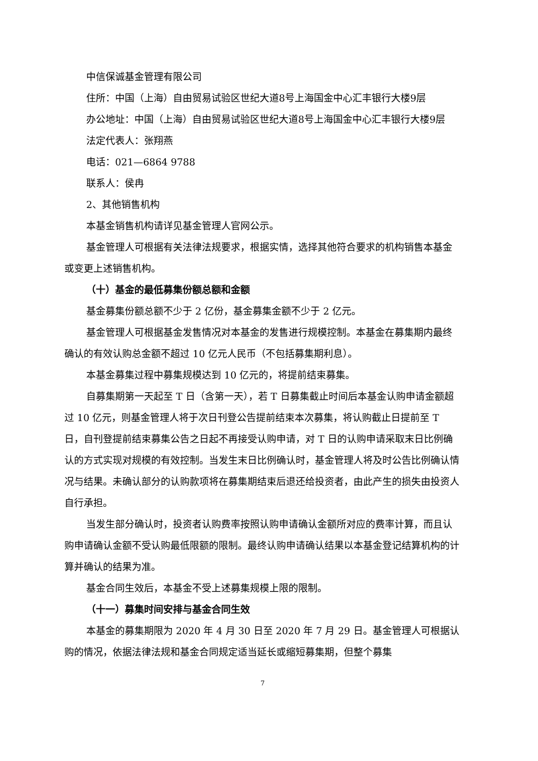中信保诚基金管理有限公司
住所：中国（上海）自由贸易试验区世纪大道8号上海国金中心汇丰银行大楼9层
办公地址：中国（上海）自由贸易试验区世纪大道8号上海国金中心汇丰银行大楼9层
法定代表人：张翔燕
电话：021—6864 9788
联系人：侯冉
2、其他销售机构
本基金销售机构请详见基金管理人官网公示。
基金管理人可根据有关法律法规要求，根据实情，选择其他符合要求的机构销售本基金或变更上述销售机构。
（十）基金的最低募集份额总额和金额
基金募集份额总额不少于 2 亿份，基金募集金额不少于 2 亿元。
基金管理人可根据基金发售情况对本基金的发售进行规模控制。本基金在募集期内最终确认的有效认购总金额不超过 10 亿元人民币（不包括募集期利息）。
本基金募集过程中募集规模达到 10 亿元的，将提前结束募集。
自募集期第一天起至 T 日（含第一天），若 T 日募集截止时间后本基金认购申请金额超过 10 亿元，则基金管理人将于次日刊登公告提前结束本次募集，将认购截止日提前至 T 日，自刊登提前结束募集公告之日起不再接受认购申请，对 T 日的认购申请采取末日比例确认的方式实现对规模的有效控制。当发生末日比例确认时，基金管理人将及时公告比例确认情况与结果。未确认部分的认购款项将在募集期结束后退还给投资者，由此产生的损失由投资人自行承担。
当发生部分确认时，投资者认购费率按照认购申请确认金额所对应的费率计算，而且认购申请确认金额不受认购最低限额的限制。最终认购申请确认结果以本基金登记结算机构的计算并确认的结果为准。
基金合同生效后，本基金不受上述募集规模上限的限制。
（十一）募集时间安排与基金合同生效
本基金的募集期限为 2020 年 4 月 30 日至 2020 年 7 月 29 日。基金管理人可根据认购的情况，依据法律法规和基金合同规定适当延长或缩短募集期，但整个募集
7